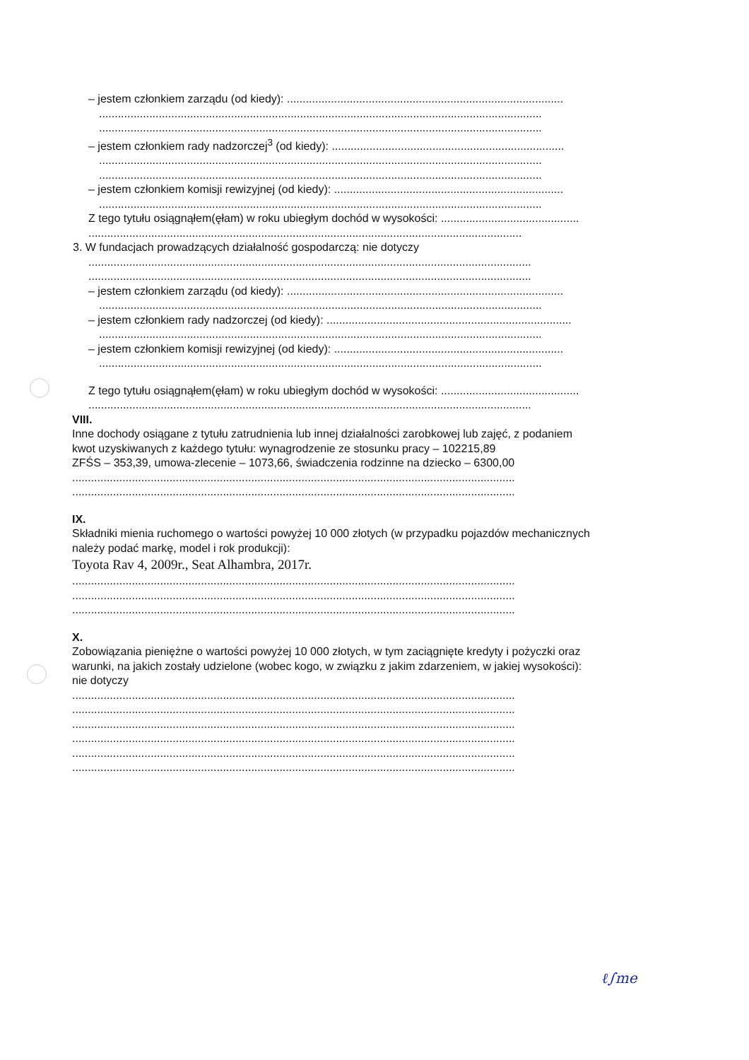– jestem członkiem zarządu (od kiedy): ........................................................................................
.............................................................................................................................................
.............................................................................................................................................
– jestem członkiem rady nadzorczej<sup>3</sup> (od kiedy): ..........................................................................
.............................................................................................................................................
.............................................................................................................................................
– jestem członkiem komisji rewizyjnej (od kiedy): .........................................................................
.............................................................................................................................................
Z tego tytułu osiągnąłem(ęłam) w roku ubiegłym dochód w wysokości: ............................................
..........................................................................................................................................
3. W fundacjach prowadzących działalność gospodarczą: nie dotyczy
.............................................................................................................................................
.............................................................................................................................................
– jestem członkiem zarządu (od kiedy): ........................................................................................
.............................................................................................................................................
– jestem członkiem rady nadzorczej (od kiedy): ..............................................................................
.............................................................................................................................................
– jestem członkiem komisji rewizyjnej (od kiedy): .........................................................................
.............................................................................................................................................
Z tego tytułu osiągnąłem(ęłam) w roku ubiegłym dochód w wysokości: ............................................
.............................................................................................................................................
VIII.
Inne dochody osiągane z tytułu zatrudnienia lub innej działalności zarobkowej lub zajęć, z podaniem
kwot uzyskiwanych z każdego tytułu: wynagrodzenie ze stosunku pracy – 102215,89
ZFŚS – 353,39, umowa-zlecenie – 1073,66, świadczenia rodzinne na dziecko – 6300,00
.............................................................................................................................................
.............................................................................................................................................
IX.
Składniki mienia ruchomego o wartości powyżej 10 000 złotych (w przypadku pojazdów mechanicznych
należy podać markę, model i rok produkcji):
Toyota Rav 4, 2009r., Seat Alhambra, 2017r.
.............................................................................................................................................
.............................................................................................................................................
.............................................................................................................................................
X.
Zobowiązania pieniężne o wartości powyżej 10 000 złotych, w tym zaciągnięte kredyty i pożyczki oraz
warunki, na jakich zostały udzielone (wobec kogo, w związku z jakim zdarzeniem, w jakiej wysokości):
nie dotyczy
.............................................................................................................................................
.............................................................................................................................................
.............................................................................................................................................
.............................................................................................................................................
.............................................................................................................................................
.............................................................................................................................................
ℓ∫me